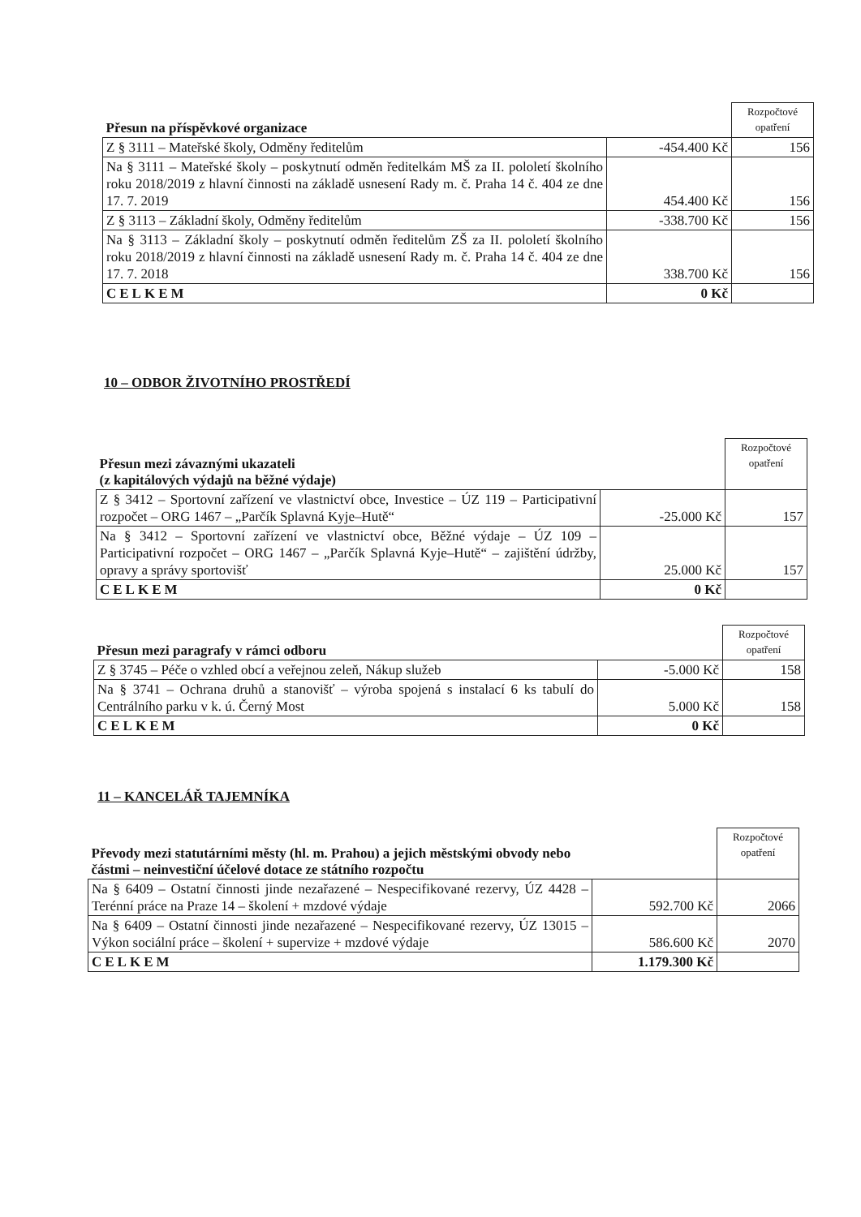| Přesun na příspěvkové organizace | | Rozpočtové opatření |
| --- | --- | --- |
| Z § 3111 – Mateřské školy, Odměny ředitelům | -454.400 Kč | 156 |
| Na § 3111 – Mateřské školy – poskytnutí odměn ředitelkám MŠ za II. pololetí školního roku 2018/2019 z hlavní činnosti na základě usnesení Rady m. č. Praha 14 č. 404 ze dne 17. 7. 2019 | 454.400 Kč | 156 |
| Z § 3113 – Základní školy, Odměny ředitelům | -338.700 Kč | 156 |
| Na § 3113 – Základní školy – poskytnutí odměn ředitelům ZŠ za II. pololetí školního roku 2018/2019 z hlavní činnosti na základě usnesení Rady m. č. Praha 14 č. 404 ze dne 17. 7. 2018 | 338.700 Kč | 156 |
| CELKEM | 0 Kč | |
10 – ODBOR ŽIVOTNÍHO PROSTŘEDÍ
| Přesun mezi závaznými ukazateli (z kapitálových výdajů na běžné výdaje) | | Rozpočtové opatření |
| --- | --- | --- |
| Z § 3412 – Sportovní zařízení ve vlastnictví obce, Investice – ÚZ 119 – Participativní rozpočet – ORG 1467 – „Parčík Splavná Kyje–Hutě“ | -25.000 Kč | 157 |
| Na § 3412 – Sportovní zařízení ve vlastnictví obce, Běžné výdaje – ÚZ 109 – Participativní rozpočet – ORG 1467 – „Parčík Splavná Kyje–Hutě“ – zajištění údržby, opravy a správy sportovišť | 25.000 Kč | 157 |
| CELKEM | 0 Kč | |
| Přesun mezi paragrafy v rámci odboru | | Rozpočtové opatření |
| --- | --- | --- |
| Z § 3745 – Péče o vzhled obcí a veřejnou zeleň, Nákup služeb | -5.000 Kč | 158 |
| Na § 3741 – Ochrana druhů a stanovišť – výroba spojená s instalací 6 ks tabulí do Centrálního parku v k. ú. Černý Most | 5.000 Kč | 158 |
| CELKEM | 0 Kč | |
11 – KANCELÁŘ TAJEMNÍKA
| Převody mezi statutárními městy (hl. m. Prahou) a jejich městskými obvody nebo částmi – neinvestiční účelové dotace ze státního rozpočtu | | Rozpočtové opatření |
| --- | --- | --- |
| Na § 6409 – Ostatní činnosti jinde nezařazené – Nespecifikované rezervy, ÚZ 4428 – Terénní práce na Praze 14 – školení + mzdové výdaje | 592.700 Kč | 2066 |
| Na § 6409 – Ostatní činnosti jinde nezařazené – Nespecifikované rezervy, ÚZ 13015 – Výkon sociální práce – školení + supervize + mzdové výdaje | 586.600 Kč | 2070 |
| CELKEM | 1.179.300 Kč | |